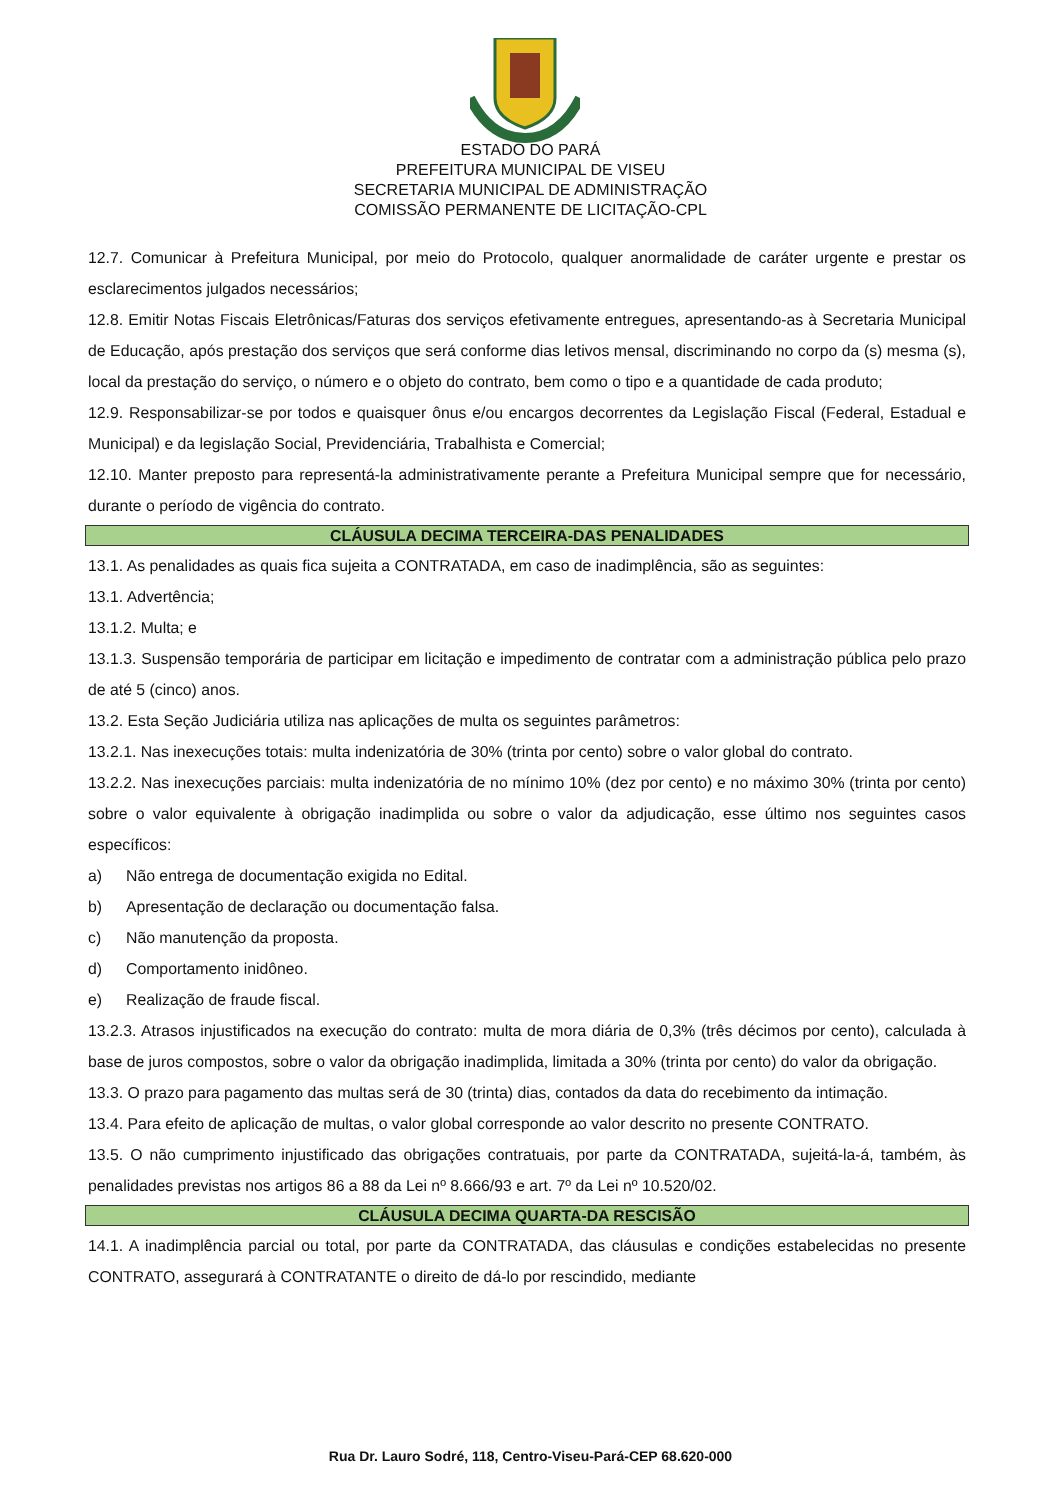ESTADO DO PARÁ
PREFEITURA MUNICIPAL DE VISEU
SECRETARIA MUNICIPAL DE ADMINISTRAÇÃO
COMISSÃO PERMANENTE DE LICITAÇÃO-CPL
12.7. Comunicar à Prefeitura Municipal, por meio do Protocolo, qualquer anormalidade de caráter urgente e prestar os esclarecimentos julgados necessários;
12.8. Emitir Notas Fiscais Eletrônicas/Faturas dos serviços efetivamente entregues, apresentando-as à Secretaria Municipal de Educação, após prestação dos serviços que será conforme dias letivos mensal, discriminando no corpo da (s) mesma (s), local da prestação do serviço, o número e o objeto do contrato, bem como o tipo e a quantidade de cada produto;
12.9. Responsabilizar-se por todos e quaisquer ônus e/ou encargos decorrentes da Legislação Fiscal (Federal, Estadual e Municipal) e da legislação Social, Previdenciária, Trabalhista e Comercial;
12.10. Manter preposto para representá-la administrativamente perante a Prefeitura Municipal sempre que for necessário, durante o período de vigência do contrato.
CLÁUSULA DECIMA TERCEIRA-DAS PENALIDADES
13.1. As penalidades as quais fica sujeita a CONTRATADA, em caso de inadimplência, são as seguintes:
13.1. Advertência;
13.1.2. Multa; e
13.1.3. Suspensão temporária de participar em licitação e impedimento de contratar com a administração pública pelo prazo de até 5 (cinco) anos.
13.2. Esta Seção Judiciária utiliza nas aplicações de multa os seguintes parâmetros:
13.2.1. Nas inexecuções totais: multa indenizatória de 30% (trinta por cento) sobre o valor global do contrato.
13.2.2. Nas inexecuções parciais: multa indenizatória de no mínimo 10% (dez por cento) e no máximo 30% (trinta por cento) sobre o valor equivalente à obrigação inadimplida ou sobre o valor da adjudicação, esse último nos seguintes casos específicos:
a) Não entrega de documentação exigida no Edital.
b) Apresentação de declaração ou documentação falsa.
c) Não manutenção da proposta.
d) Comportamento inidôneo.
e) Realização de fraude fiscal.
13.2.3. Atrasos injustificados na execução do contrato: multa de mora diária de 0,3% (três décimos por cento), calculada à base de juros compostos, sobre o valor da obrigação inadimplida, limitada a 30% (trinta por cento) do valor da obrigação.
13.3. O prazo para pagamento das multas será de 30 (trinta) dias, contados da data do recebimento da intimação.
13.4. Para efeito de aplicação de multas, o valor global corresponde ao valor descrito no presente CONTRATO.
13.5. O não cumprimento injustificado das obrigações contratuais, por parte da CONTRATADA, sujeitá-la-á, também, às penalidades previstas nos artigos 86 a 88 da Lei nº 8.666/93 e art. 7º da Lei nº 10.520/02.
CLÁUSULA DECIMA QUARTA-DA RESCISÃO
14.1. A inadimplência parcial ou total, por parte da CONTRATADA, das cláusulas e condições estabelecidas no presente CONTRATO, assegurará à CONTRATANTE o direito de dá-lo por rescindido, mediante
Rua Dr. Lauro Sodré, 118, Centro-Viseu-Pará-CEP 68.620-000